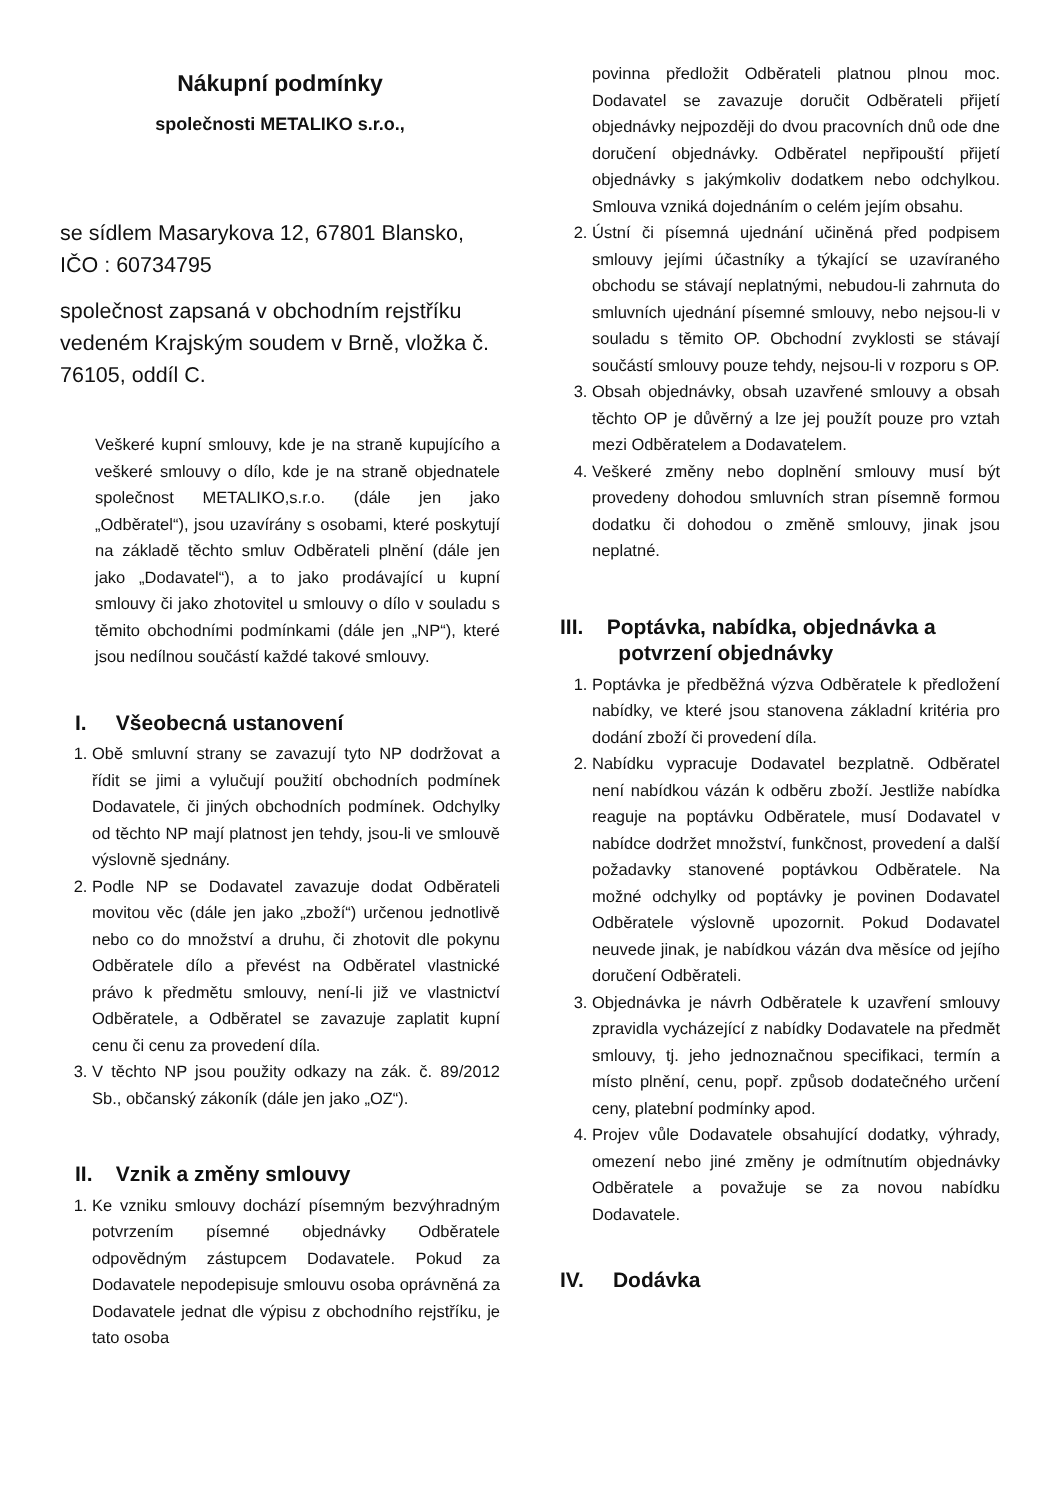Nákupní podmínky
společnosti METALIKO s.r.o.,
se sídlem Masarykova 12, 67801 Blansko, IČO : 60734795
společnost zapsaná v obchodním rejstříku vedeném Krajským soudem v Brně, vložka č. 76105, oddíl C.
Veškeré kupní smlouvy, kde je na straně kupujícího a veškeré smlouvy o dílo, kde je na straně objednatele společnost METALIKO,s.r.o. (dále jen jako „Odběratel“), jsou uzavírány s osobami, které poskytují na základě těchto smluv Odběrateli plnění (dále jen jako „Dodavatel“), a to jako prodávající u kupní smlouvy či jako zhotovitel u smlouvy o dílo v souladu s těmito obchodními podmínkami (dále jen „NP“), které jsou nedílnou součástí každé takové smlouvy.
I. Všeobecná ustanovení
1. Obě smluvní strany se zavazují tyto NP dodržovat a řídit se jimi a vylučují použití obchodních podmínek Dodavatele, či jiných obchodních podmínek. Odchylky od těchto NP mají platnost jen tehdy, jsou-li ve smlouvě výslovně sjednány.
2. Podle NP se Dodavatel zavazuje dodat Odběrateli movitou věc (dále jen jako „zboží“) určenou jednotlivě nebo co do množství a druhu, či zhotovit dle pokynu Odběratele dílo a převést na Odběratel vlastnické právo k předmětu smlouvy, není-li již ve vlastnictví Odběratele, a Odběratel se zavazuje zaplatit kupní cenu či cenu za provedení díla.
3. V těchto NP jsou použity odkazy na zák. č. 89/2012 Sb., občanský zákoník (dále jen jako „OZ“).
II. Vznik a změny smlouvy
1. Ke vzniku smlouvy dochází písemným bezvýhradným potvrzením písemné objednávky Odběratele odpovědným zástupcem Dodavatele. Pokud za Dodavatele nepodepisuje smlouvu osoba oprávněná za Dodavatele jednat dle výpisu z obchodního rejstříku, je tato osoba
povinna předložit Odběrateli platnou plnou moc. Dodavatel se zavazuje doručit Odběrateli přijetí objednávky nejpozději do dvou pracovních dnů ode dne doručení objednávky. Odběratel nepřipouští přijetí objednávky s jakýmkoliv dodatkem nebo odchylkou. Smlouva vzniká dojednáním o celém jejím obsahu.
2. Ústní či písemná ujednání učiněná před podpisem smlouvy jejími účastníky a týkající se uzavíraného obchodu se stávají neplatnými, nebudou-li zahrnuta do smluvních ujednání písemné smlouvy, nebo nejsou-li v souladu s těmito OP. Obchodní zvyklosti se stávají součástí smlouvy pouze tehdy, nejsou-li v rozporu s OP.
3. Obsah objednávky, obsah uzavřené smlouvy a obsah těchto OP je důvěrný a lze jej použít pouze pro vztah mezi Odběratelem a Dodavatelem.
4. Veškeré změny nebo doplnění smlouvy musí být provedeny dohodou smluvních stran písemně formou dodatku či dohodou o změně smlouvy, jinak jsou neplatné.
III. Poptávka, nabídka, objednávka a
potvrzení objednávky
1. Poptávka je předběžná výzva Odběratele k předložení nabídky, ve které jsou stanovena základní kritéria pro dodání zboží či provedení díla.
2. Nabídku vypracuje Dodavatel bezplatně. Odběratel není nabídkou vázán k odběru zboží. Jestliže nabídka reaguje na poptávku Odběratele, musí Dodavatel v nabídce dodržet množství, funkčnost, provedení a další požadavky stanovené poptávkou Odběratele. Na možné odchylky od poptávky je povinen Dodavatel Odběratele výslovně upozornit. Pokud Dodavatel neuvede jinak, je nabídkou vázán dva měsíce od jejího doručení Odběrateli.
3. Objednávka je návrh Odběratele k uzavření smlouvy zpravidla vycházející z nabídky Dodavatele na předmět smlouvy, tj. jeho jednoznačnou specifikaci, termín a místo plnění, cenu, popř. způsob dodatečného určení ceny, platební podmínky apod.
4. Projev vůle Dodavatele obsahující dodatky, výhrady, omezení nebo jiné změny je odmítnutím objednávky Odběratele a považuje se za novou nabídku Dodavatele.
IV. Dodávka